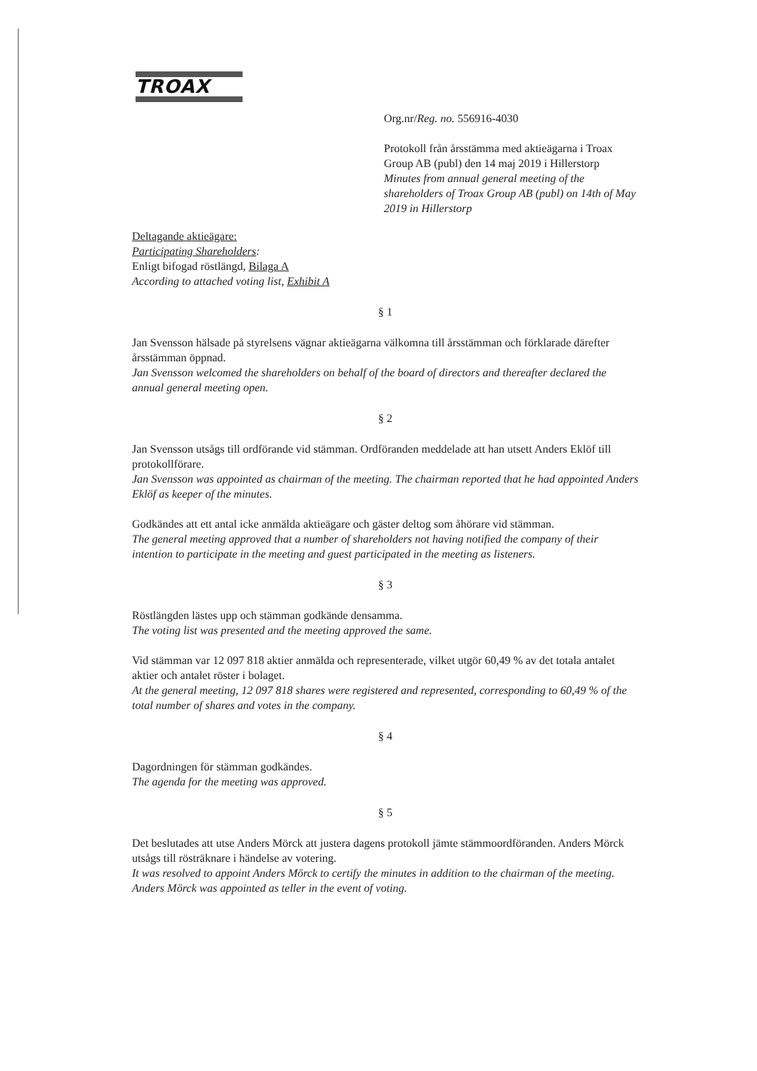TROAX
Org.nr/Reg. no. 556916-4030
Protokoll från årsstämma med aktieägarna i Troax Group AB (publ) den 14 maj 2019 i Hillerstorp
Minutes from annual general meeting of the shareholders of Troax Group AB (publ) on 14th of May 2019 in Hillerstorp
Deltagande aktieägare:
Participating Shareholders:
Enligt bifogad röstlängd, Bilaga A
According to attached voting list, Exhibit A
§ 1
Jan Svensson hälsade på styrelsens vägnar aktieägarna välkomna till årsstämman och förklarade därefter årsstämman öppnad.
Jan Svensson welcomed the shareholders on behalf of the board of directors and thereafter declared the annual general meeting open.
§ 2
Jan Svensson utsågs till ordförande vid stämman. Ordföranden meddelade att han utsett Anders Eklöf till protokollförare.
Jan Svensson was appointed as chairman of the meeting. The chairman reported that he had appointed Anders Eklöf as keeper of the minutes.
Godkändes att ett antal icke anmälda aktieägare och gäster deltog som åhörare vid stämman.
The general meeting approved that a number of shareholders not having notified the company of their intention to participate in the meeting and guest participated in the meeting as listeners.
§ 3
Röstlängden lästes upp och stämman godkände densamma.
The voting list was presented and the meeting approved the same.
Vid stämman var 12 097 818 aktier anmälda och representerade, vilket utgör 60,49 % av det totala antalet aktier och antalet röster i bolaget.
At the general meeting, 12 097 818 shares were registered and represented, corresponding to 60,49 % of the total number of shares and votes in the company.
§ 4
Dagordningen för stämman godkändes.
The agenda for the meeting was approved.
§ 5
Det beslutades att utse Anders Mörck att justera dagens protokoll jämte stämmoordföranden. Anders Mörck utsågs till rösträknare i händelse av votering.
It was resolved to appoint Anders Mörck to certify the minutes in addition to the chairman of the meeting. Anders Mörck was appointed as teller in the event of voting.